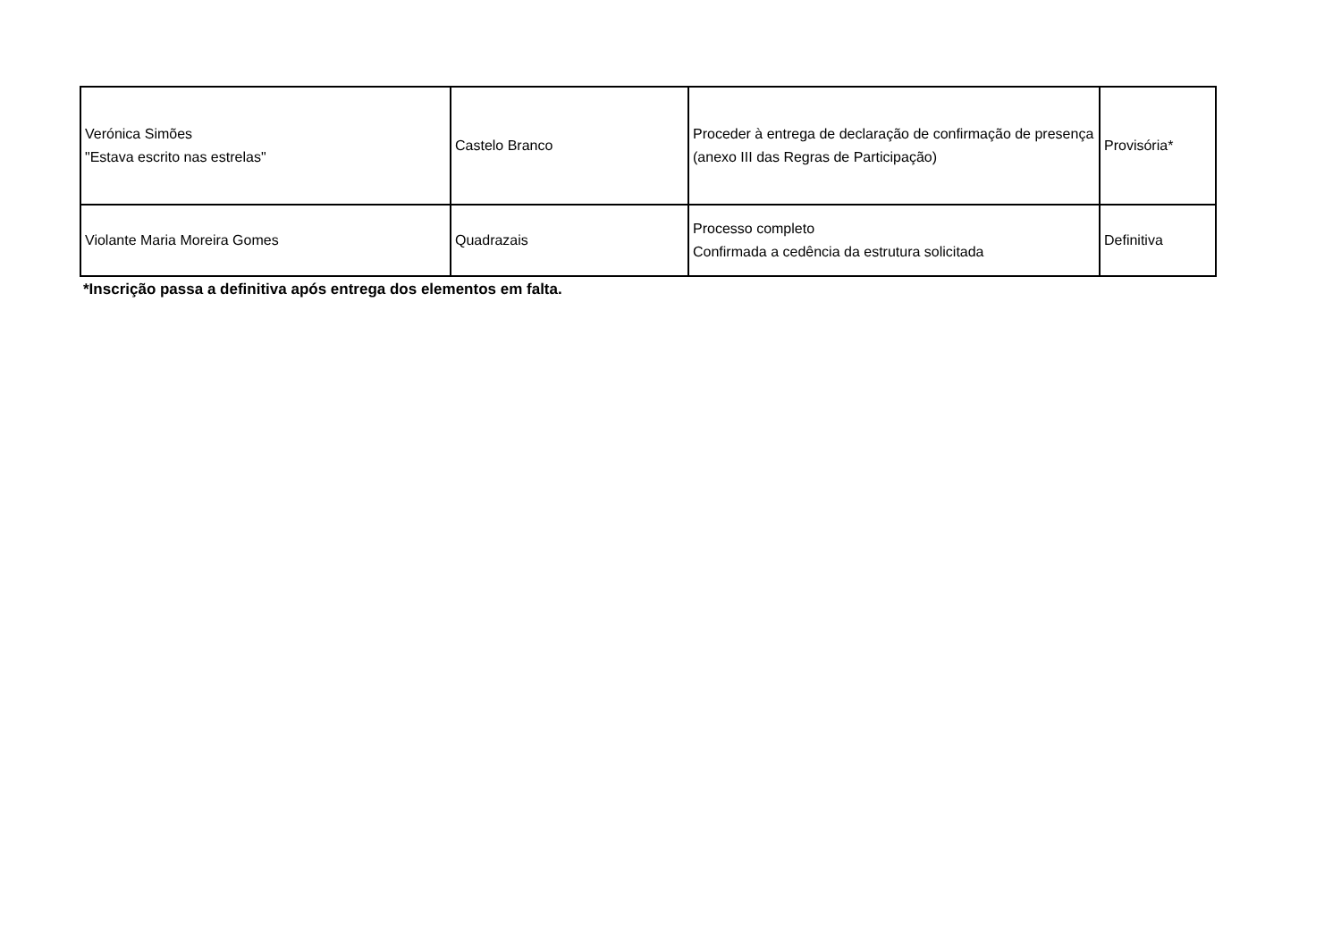| Verónica Simões "Estava escrito nas estrelas" | Castelo Branco | Proceder à entrega de declaração de confirmação de presença (anexo III das Regras de Participação) | Provisória* |
| Violante Maria Moreira Gomes | Quadrazais | Processo completo Confirmada a cedência da estrutura solicitada | Definitiva |
*Inscrição passa a definitiva após entrega dos elementos em falta.